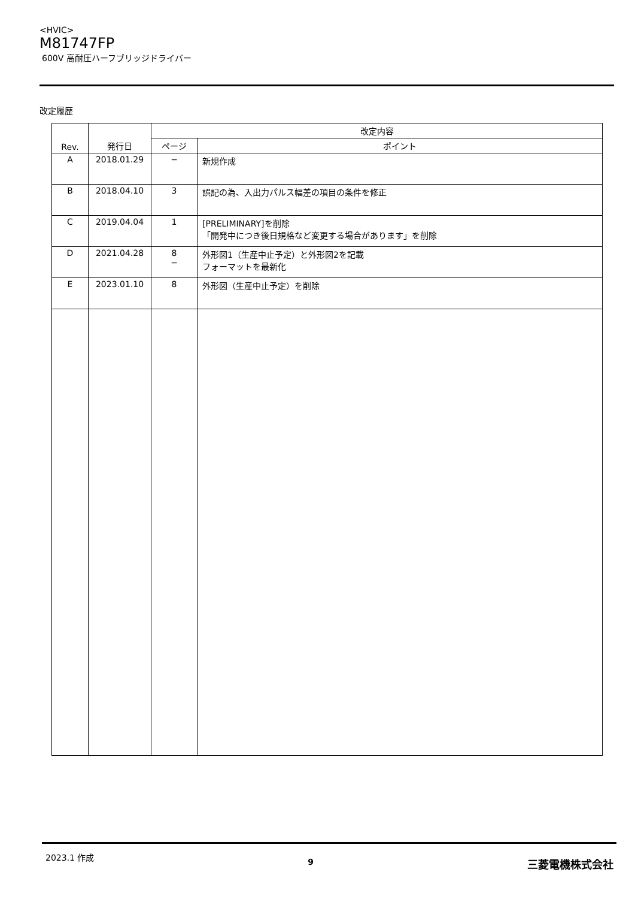<HVIC>
M81747FP
600V 高耐圧ハーフブリッジドライバー
改定履歴
| Rev. | 発行日 | 改定内容 | |
| --- | --- | --- | --- |
| | | ページ | ポイント |
| A | 2018.01.29 | − | 新規作成 |
| B | 2018.04.10 | 3 | 誤記の為、入出力パルス幅差の項目の条件を修正 |
| C | 2019.04.04 | 1 | [PRELIMINARY]を削除 「開発中につき後日規格など変更する場合があります」を削除 |
| D | 2021.04.28 | 8 − | 外形図1（生産中止予定）と外形図2を記載 フォーマットを最新化 |
| E | 2023.01.10 | 8 | 外形図（生産中止予定）を削除 |
2023.1 作成 9 三菱電機株式会社